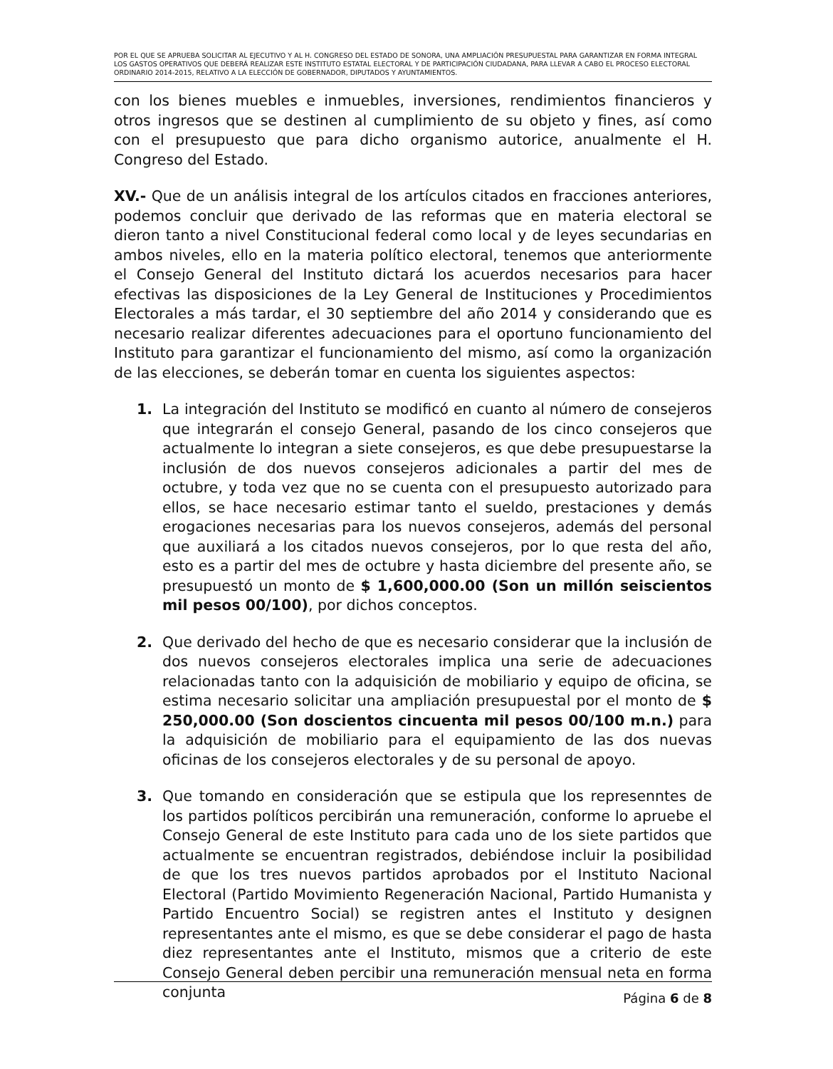POR EL QUE SE APRUEBA SOLICITAR AL EJECUTIVO Y AL H. CONGRESO DEL ESTADO DE SONORA, UNA AMPLIACIÓN PRESUPUESTAL PARA GARANTIZAR EN FORMA INTEGRAL LOS GASTOS OPERATIVOS QUE DEBERÁ REALIZAR ESTE INSTITUTO ESTATAL ELECTORAL Y DE PARTICIPACIÓN CIUDADANA, PARA LLEVAR A CABO EL PROCESO ELECTORAL ORDINARIO 2014-2015, RELATIVO A LA ELECCIÓN DE GOBERNADOR, DIPUTADOS Y AYUNTAMIENTOS.
con los bienes muebles e inmuebles, inversiones, rendimientos financieros y otros ingresos que se destinen al cumplimiento de su objeto y fines, así como con el presupuesto que para dicho organismo autorice, anualmente el H. Congreso del Estado.
XV.- Que de un análisis integral de los artículos citados en fracciones anteriores, podemos concluir que derivado de las reformas que en materia electoral se dieron tanto a nivel Constitucional federal como local y de leyes secundarias en ambos niveles, ello en la materia político electoral, tenemos que anteriormente el Consejo General del Instituto dictará los acuerdos necesarios para hacer efectivas las disposiciones de la Ley General de Instituciones y Procedimientos Electorales a más tardar, el 30 septiembre del año 2014 y considerando que es necesario realizar diferentes adecuaciones para el oportuno funcionamiento del Instituto para garantizar el funcionamiento del mismo, así como la organización de las elecciones, se deberán tomar en cuenta los siguientes aspectos:
1. La integración del Instituto se modificó en cuanto al número de consejeros que integrarán el consejo General, pasando de los cinco consejeros que actualmente lo integran a siete consejeros, es que debe presupuestarse la inclusión de dos nuevos consejeros adicionales a partir del mes de octubre, y toda vez que no se cuenta con el presupuesto autorizado para ellos, se hace necesario estimar tanto el sueldo, prestaciones y demás erogaciones necesarias para los nuevos consejeros, además del personal que auxiliará a los citados nuevos consejeros, por lo que resta del año, esto es a partir del mes de octubre y hasta diciembre del presente año, se presupuestó un monto de $ 1,600,000.00 (Son un millón seiscientos mil pesos 00/100), por dichos conceptos.
2. Que derivado del hecho de que es necesario considerar que la inclusión de dos nuevos consejeros electorales implica una serie de adecuaciones relacionadas tanto con la adquisición de mobiliario y equipo de oficina, se estima necesario solicitar una ampliación presupuestal por el monto de $ 250,000.00 (Son doscientos cincuenta mil pesos 00/100 m.n.) para la adquisición de mobiliario para el equipamiento de las dos nuevas oficinas de los consejeros electorales y de su personal de apoyo.
3. Que tomando en consideración que se estipula que los represenntes de los partidos políticos percibirán una remuneración, conforme lo apruebe el Consejo General de este Instituto para cada uno de los siete partidos que actualmente se encuentran registrados, debiéndose incluir la posibilidad de que los tres nuevos partidos aprobados por el Instituto Nacional Electoral (Partido Movimiento Regeneración Nacional, Partido Humanista y Partido Encuentro Social) se registren antes el Instituto y designen representantes ante el mismo, es que se debe considerar el pago de hasta diez representantes ante el Instituto, mismos que a criterio de este Consejo General deben percibir una remuneración mensual neta en forma conjunta
Página 6 de 8